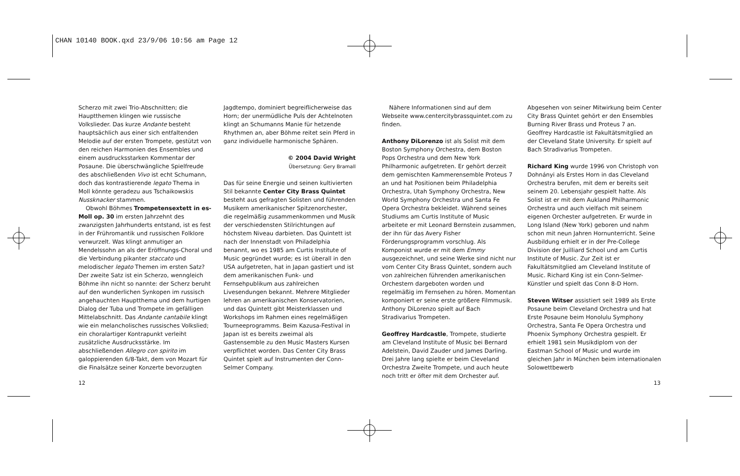CHAN 10140 BOOK.qxd 23/9/06 10:56 am Page 12
Scherzo mit zwei Trio-Abschnitten; die Hauptthemen klingen wie russische Volkslieder. Das kurze Andante besteht hauptsächlich aus einer sich entfaltenden Melodie auf der ersten Trompete, gestützt von den reichen Harmonien des Ensembles und einem ausdrucksstarken Kommentar der Posaune. Die überschwängliche Spielfreude des abschließenden Vivo ist echt Schumann, doch das kontrastierende legato Thema in Moll könnte geradezu aus Tschaikowskis Nussknacker stammen.
Obwohl Böhmes Trompetensextett in es-Moll op. 30 im ersten Jahrzehnt des zwanzigsten Jahrhunderts entstand, ist es fest in der Frühromantik und russischen Folklore verwurzelt. Was klingt anmutiger an Mendelssohn an als der Eröffnungs-Choral und die Verbindung pikanter staccato und melodischer legato Themen im ersten Satz? Der zweite Satz ist ein Scherzo, wenngleich Böhme ihn nicht so nannte: der Scherz beruht auf den wunderlichen Synkopen im russisch angehauchten Hauptthema und dem hurtigen Dialog der Tuba und Trompete im gefälligen Mittelabschnitt. Das Andante cantabile klingt wie ein melancholisches russisches Volkslied; ein choralartiger Kontrapunkt verleiht zusätzliche Ausdrucksstärke. Im abschließenden Allegro con spirito im galoppierenden 6/8-Takt, dem von Mozart für die Finalsätze seiner Konzerte bevorzugten
Jagdtempo, dominiert begreiflicherweise das Horn; der unermüdliche Puls der Achtelnoten klingt an Schumanns Manie für hetzende Rhythmen an, aber Böhme reitet sein Pferd in ganz individuelle harmonische Sphären.
© 2004 David Wright
Übersetzung: Gery Bramall
Das für seine Energie und seinen kultivierten Stil bekannte Center City Brass Quintet besteht aus gefragten Solisten und führenden Musikern amerikanischer Spitzenorchester, die regelmäßig zusammenkommen und Musik der verschiedensten Stilrichtungen auf höchstem Niveau darbieten. Das Quintett ist nach der Innenstadt von Philadelphia benannt, wo es 1985 am Curtis Institute of Music gegründet wurde; es ist überall in den USA aufgetreten, hat in Japan gastiert und ist dem amerikanischen Funk- und Fernsehpublikum aus zahlreichen Livesendungen bekannt. Mehrere Mitglieder lehren an amerikanischen Konservatorien, und das Quintett gibt Meisterklassen und Workshops im Rahmen eines regelmäßigen Tourneeprogramms. Beim Kazusa-Festival in Japan ist es bereits zweimal als Gastensemble zu den Music Masters Kursen verpflichtet worden. Das Center City Brass Quintet spielt auf Instrumenten der Conn-Selmer Company.
Nähere Informationen sind auf dem Webseite www.centercitybrassquintet.com zu finden.
Anthony DiLorenzo ist als Solist mit dem Boston Symphony Orchestra, dem Boston Pops Orchestra und dem New York Philharmonic aufgetreten. Er gehört derzeit dem gemischten Kammerensemble Proteus 7 an und hat Positionen beim Philadelphia Orchestra, Utah Symphony Orchestra, New World Symphony Orchestra und Santa Fe Opera Orchestra bekleidet. Während seines Studiums am Curtis Institute of Music arbeitete er mit Leonard Bernstein zusammen, der ihn für das Avery Fisher Förderungsprogramm vorschlug. Als Komponist wurde er mit dem Emmy ausgezeichnet, und seine Werke sind nicht nur vom Center City Brass Quintet, sondern auch von zahlreichen führenden amerikanischen Orchestern dargeboten worden und regelmäßig im Fernsehen zu hören. Momentan komponiert er seine erste größere Filmmusik. Anthony DiLorenzo spielt auf Bach Stradivarius Trompeten.
Geoffrey Hardcastle, Trompete, studierte am Cleveland Institute of Music bei Bernard Adelstein, David Zauder und James Darling. Drei Jahre lang spielte er beim Cleveland Orchestra Zweite Trompete, und auch heute noch tritt er öfter mit dem Orchester auf.
Abgesehen von seiner Mitwirkung beim Center City Brass Quintet gehört er den Ensembles Burning River Brass und Proteus 7 an. Geoffrey Hardcastle ist Fakultätsmitglied an der Cleveland State University. Er spielt auf Bach Stradivarius Trompeten.
Richard King wurde 1996 von Christoph von Dohnányi als Erstes Horn in das Cleveland Orchestra berufen, mit dem er bereits seit seinem 20. Lebensjahr gespielt hatte. Als Solist ist er mit dem Aukland Philharmonic Orchestra und auch vielfach mit seinem eigenen Orchester aufgetreten. Er wurde in Long Island (New York) geboren und nahm schon mit neun Jahren Hornunterricht. Seine Ausbildung erhielt er in der Pre-College Division der Juilliard School und am Curtis Institute of Music. Zur Zeit ist er Fakultätsmitglied am Cleveland Institute of Music. Richard King ist ein Conn-Selmer-Künstler und spielt das Conn 8-D Horn.
Steven Witser assistiert seit 1989 als Erste Posaune beim Cleveland Orchestra und hat Erste Posaune beim Honolulu Symphony Orchestra, Santa Fe Opera Orchestra und Phoenix Symphony Orchestra gespielt. Er erhielt 1981 sein Musikdiplom von der Eastman School of Music und wurde im gleichen Jahr in München beim internationalen Solowettbewerb
12 13